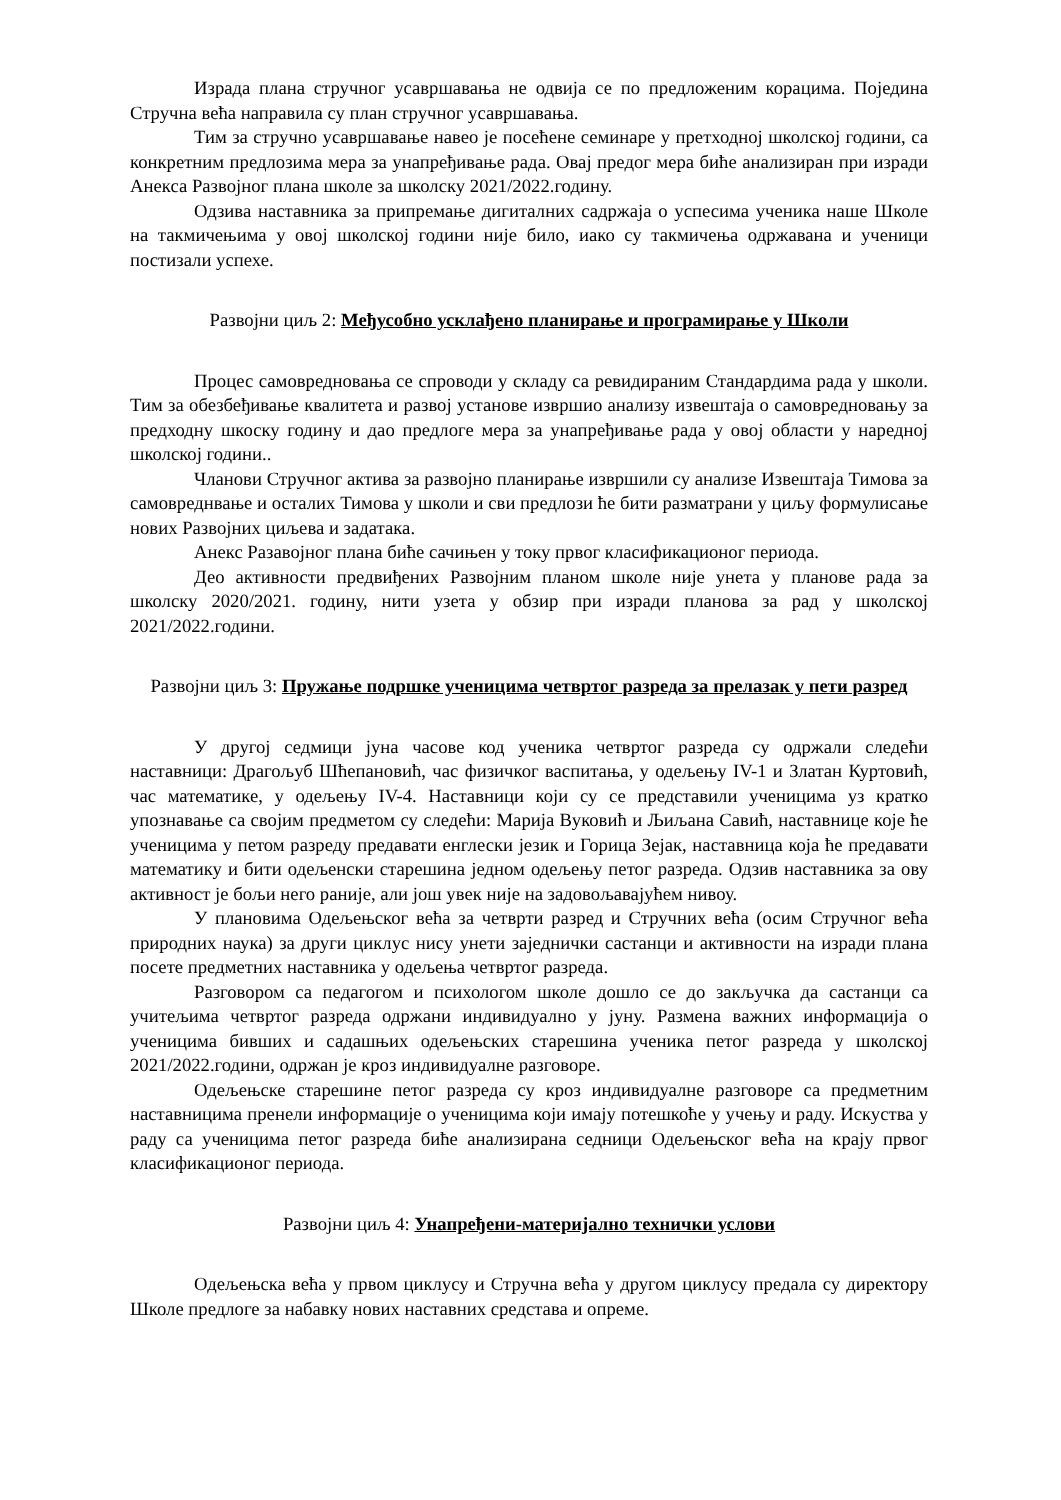Израда плана стручног усавршавања не одвија се по предложеним корацима. Поједина Стручна већа направила су план стручног усавршавања.
Тим за стручно усавршавање навео је посећене семинаре у претходној школској години, са конкретним предлозима мера за унапређивање рада. Овај предог мера биће анализиран при изради Анекса Развојног плана школе за школску 2021/2022.годину.
Одзива наставника за припремање дигиталних садржаја о успесима ученика наше Школе на такмичењима у овој школској години није било, иако су такмичења одржавана и ученици постизали успехе.
Развојни циљ 2: Међусобно усклађено планирање и програмирање у Школи
Процес самовредновања се спроводи у складу са ревидираним Стандардима рада у школи. Тим за обезбеђивање квалитета и развој установе извршио анализу извештаја о самовредновању за предходну шкоску годину и дао предлоге мера за унапређивање рада у овој области у наредној школској години..
Чланови Стручног актива за развојно планирање извршили су анализе Извештаја Тимова за самовреднвање и осталих Тимова у школи и сви предлози ће бити разматрани у циљу формулисање нових Развојних циљева и задатака.
Анекс Разавојног плана биће сачињен у току првог класификационог периода.
Део активности предвиђених Развојним планом школе није унета у планове рада за школску 2020/2021. годину, нити узета у обзир при изради планова за рад у школској 2021/2022.години.
Развојни циљ 3: Пружање подршке ученицима четвртог разреда за прелазак у пети разред
У другој седмици јуна часове код ученика четвртог разреда су одржали следећи наставници: Драгољуб Шћепановић, час физичког васпитања, у одељењу IV-1 и Златан Куртовић, час математике, у одељењу IV-4. Наставници који су се представили ученицима уз кратко упознавање са својим предметом су следећи: Марија Вуковић и Љиљана Савић, наставнице које ће ученицима у петом разреду предавати енглески језик и Горица Зејак, наставница која ће предавати математику и бити одељенски старешина једном одељењу петог разреда. Одзив наставника за ову активност је бољи него раније, али још увек није на задовољавајућем нивоу.
У плановима Одељењског већа за четврти разред и Стручних већа (осим Стручног већа природних наука) за други циклус нису унети заједнички састанци и активности на изради плана посете предметних наставника у одељења четвртог разреда.
Разговором са педагогом и психологом школе дошло се до закључка да састанци са учитељима четвртог разреда одржани индивидуално у јуну. Размена важних информација о ученицима бивших и садашњих одељењских старешина ученика петог разреда у школској 2021/2022.години, одржан је кроз индивидуалне разговоре.
Одељењске старешине петог разреда су кроз индивидуалне разговоре са предметним наставницима пренели информације о ученицима који имају потешкоће у учењу и раду. Искуства у раду са ученицима петог разреда биће анализирана седници Одељењског већа на крају првог класификационог периода.
Развојни циљ 4: Унапређени-материјално технички услови
Одељењска већа у првом циклусу и Стручна већа у другом циклусу предала су директору Школе предлоге за набавку нових наставних средстава и опреме.